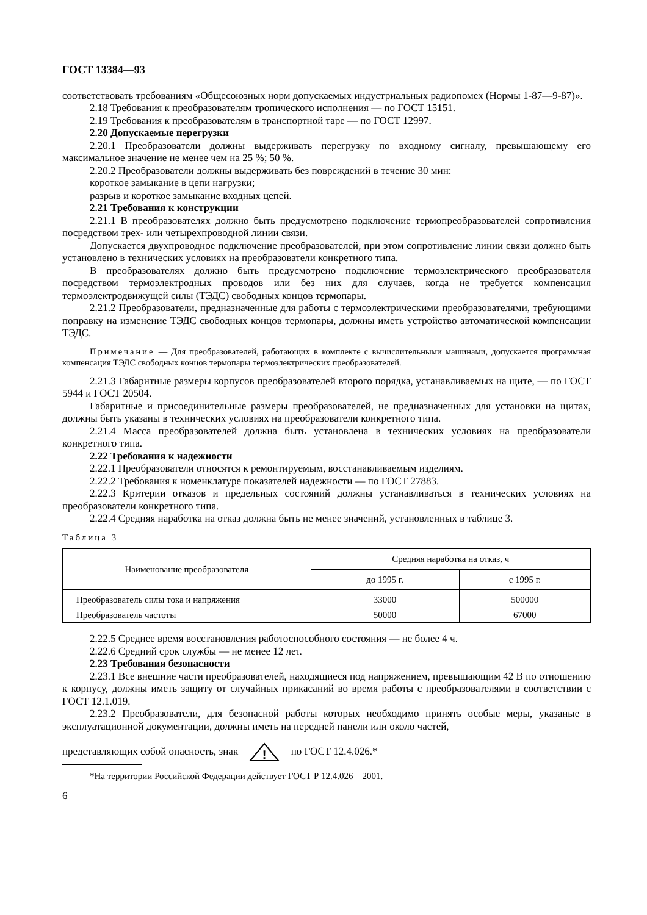ГОСТ 13384—93
соответствовать требованиям «Общесоюзных норм допускаемых индустриальных радиопомех (Нормы 1-87—9-87)».
2.18 Требования к преобразователям тропического исполнения — по ГОСТ 15151.
2.19 Требования к преобразователям в транспортной таре — по ГОСТ 12997.
2.20 Допускаемые перегрузки
2.20.1 Преобразователи должны выдерживать перегрузку по входному сигналу, превышающему его максимальное значение не менее чем на 25 %; 50 %.
2.20.2 Преобразователи должны выдерживать без повреждений в течение 30 мин:
короткое замыкание в цепи нагрузки;
разрыв и короткое замыкание входных цепей.
2.21 Требования к конструкции
2.21.1 В преобразователях должно быть предусмотрено подключение термопреобразователей сопротивления посредством трех- или четырехпроводной линии связи.
Допускается двухпроводное подключение преобразователей, при этом сопротивление линии связи должно быть установлено в технических условиях на преобразователи конкретного типа.
В преобразователях должно быть предусмотрено подключение термоэлектрического преобразователя посредством термоэлектродных проводов или без них для случаев, когда не требуется компенсация термоэлектродвижущей силы (ТЭДС) свободных концов термопары.
2.21.2 Преобразователи, предназначенные для работы с термоэлектрическими преобразователями, требующими поправку на изменение ТЭДС свободных концов термопары, должны иметь устройство автоматической компенсации ТЭДС.
Примечание — Для преобразователей, работающих в комплекте с вычислительными машинами, допускается программная компенсация ТЭДС свободных концов термопары термоэлектрических преобразователей.
2.21.3 Габаритные размеры корпусов преобразователей второго порядка, устанавливаемых на щите, — по ГОСТ 5944 и ГОСТ 20504.
Габаритные и присоединительные размеры преобразователей, не предназначенных для установки на щитах, должны быть указаны в технических условиях на преобразователи конкретного типа.
2.21.4 Масса преобразователей должна быть установлена в технических условиях на преобразователи конкретного типа.
2.22 Требования к надежности
2.22.1 Преобразователи относятся к ремонтируемым, восстанавливаемым изделиям.
2.22.2 Требования к номенклатуре показателей надежности — по ГОСТ 27883.
2.22.3 Критерии отказов и предельных состояний должны устанавливаться в технических условиях на преобразователи конкретного типа.
2.22.4 Средняя наработка на отказ должна быть не менее значений, установленных в таблице 3.
Таблица 3
| Наименование преобразователя | Средняя наработка на отказ, ч | |
| --- | --- | --- |
| | до 1995 г. | с 1995 г. |
| Преобразователь силы тока и напряжения | 33000 | 500000 |
| Преобразователь частоты | 50000 | 67000 |
2.22.5 Среднее время восстановления работоспособного состояния — не более 4 ч.
2.22.6 Средний срок службы — не менее 12 лет.
2.23 Требования безопасности
2.23.1 Все внешние части преобразователей, находящиеся под напряжением, превышающим 42 В по отношению к корпусу, должны иметь защиту от случайных прикасаний во время работы с преобразователями в соответствии с ГОСТ 12.1.019.
2.23.2 Преобразователи, для безопасной работы которых необходимо принять особые меры, указаные в эксплуатационной документации, должны иметь на передней панели или около частей,
представляющих собой опасность, знак
!
по ГОСТ 12.4.026.*
*На территории Российской Федерации действует ГОСТ Р 12.4.026—2001.
6